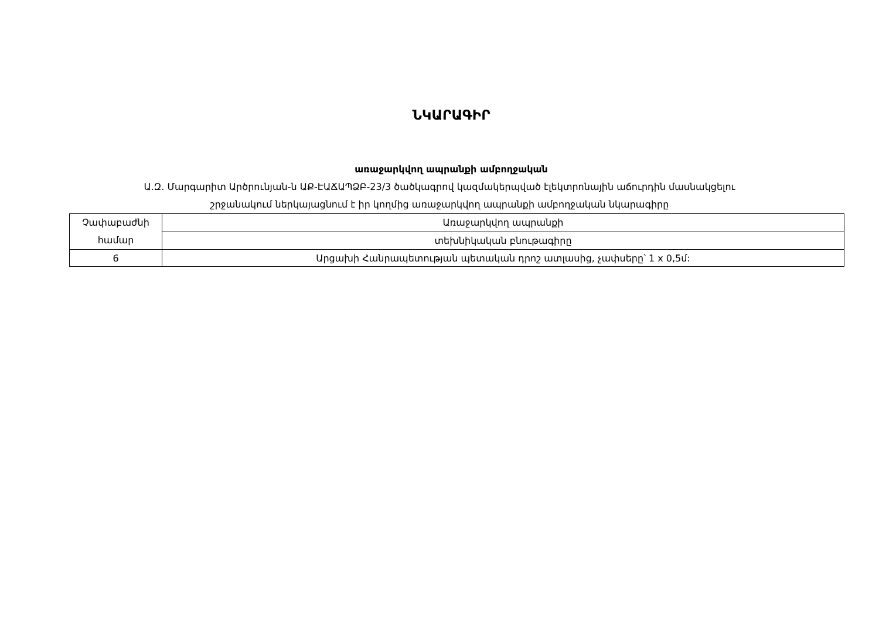ՆԿԱՐԱԳԻՐ
առաջարկվող ապրանքի ամբողջական
Ա.Զ. Մարգարիտ Արծրունյան-ն ԱՔ-ԷԱՃԱՊՁԲ-23/3 ծածկագրով կազմակերպված էլեկտրոնային աճուրդին մասնակցելու
շրջանակում ներկայացնում է իր կողմից առաջարկվող ապրանքի ամբողջական նկարագիրը
| Չափաբաժնի համար | Առաջարկվող ապրանքի |
| | տեխնիկական բնութագիրը |
| 6 | Արցախի Հանրապետության պետական դրոշ ատլասից, չափսերը՝ 1 x 0,5մ: |